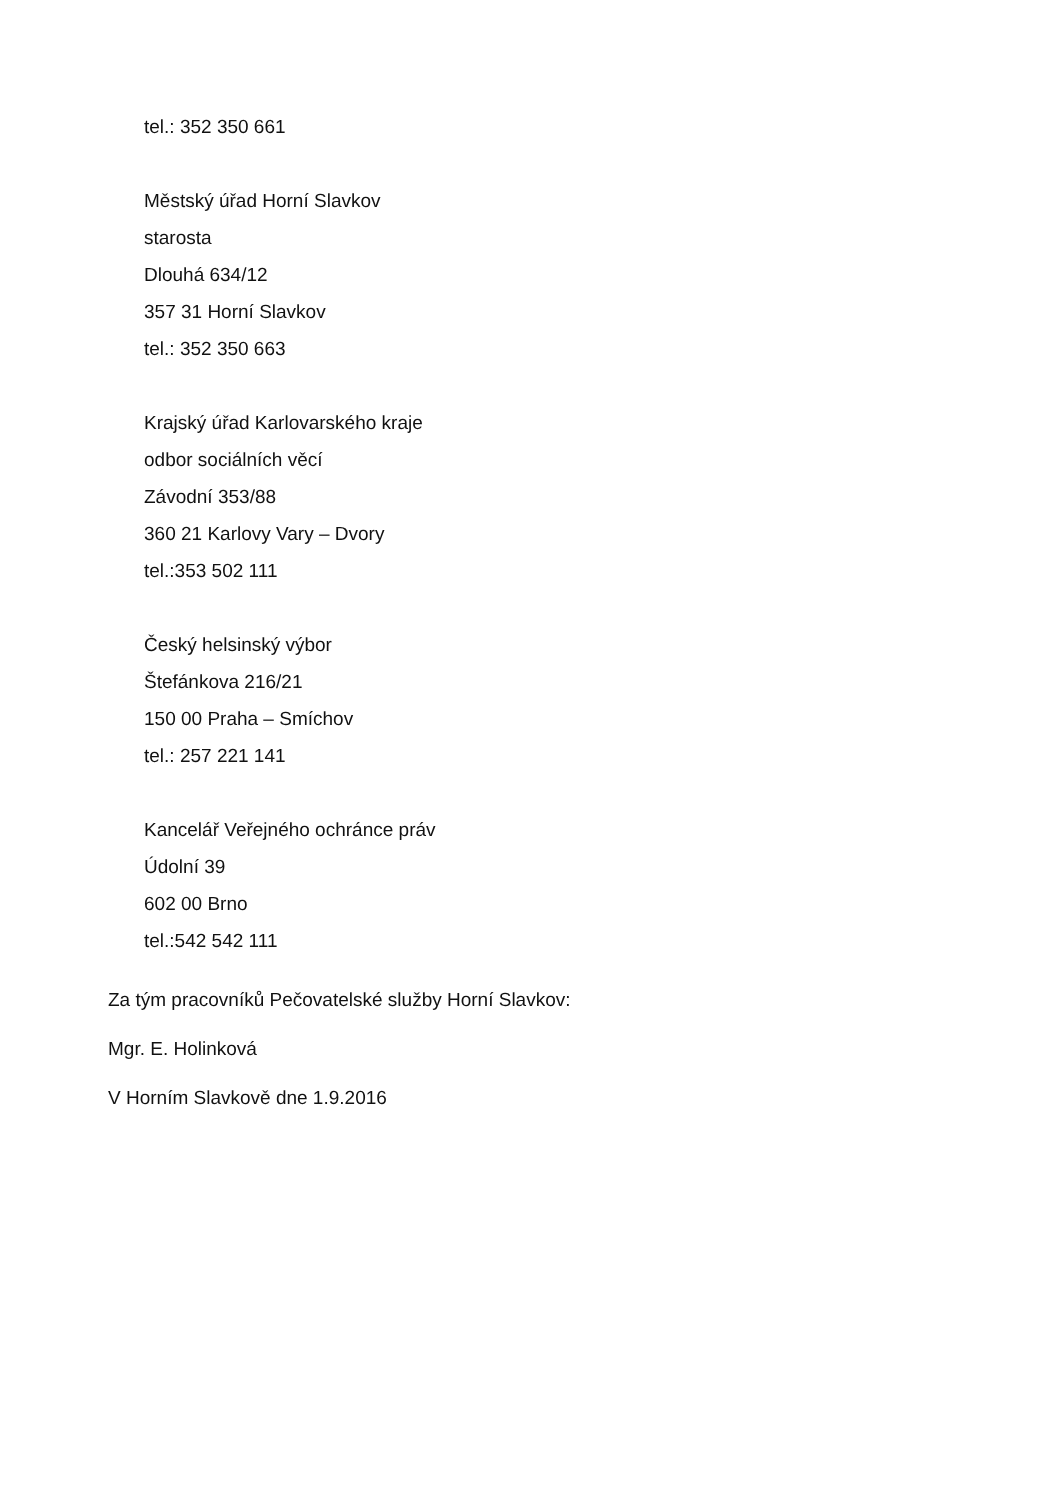tel.: 352 350 661
Městský úřad Horní Slavkov
starosta
Dlouhá 634/12
357 31 Horní Slavkov
tel.: 352 350 663
Krajský úřad Karlovarského kraje
odbor sociálních věcí
Závodní 353/88
360 21 Karlovy Vary – Dvory
tel.:353 502 111
Český helsinský výbor
Štefánkova 216/21
150 00 Praha – Smíchov
tel.: 257 221 141
Kancelář Veřejného ochránce práv
Údolní 39
602 00 Brno
tel.:542 542 111
Za tým pracovníků Pečovatelské služby Horní Slavkov:
Mgr. E. Holinková
V Horním Slavkově dne 1.9.2016